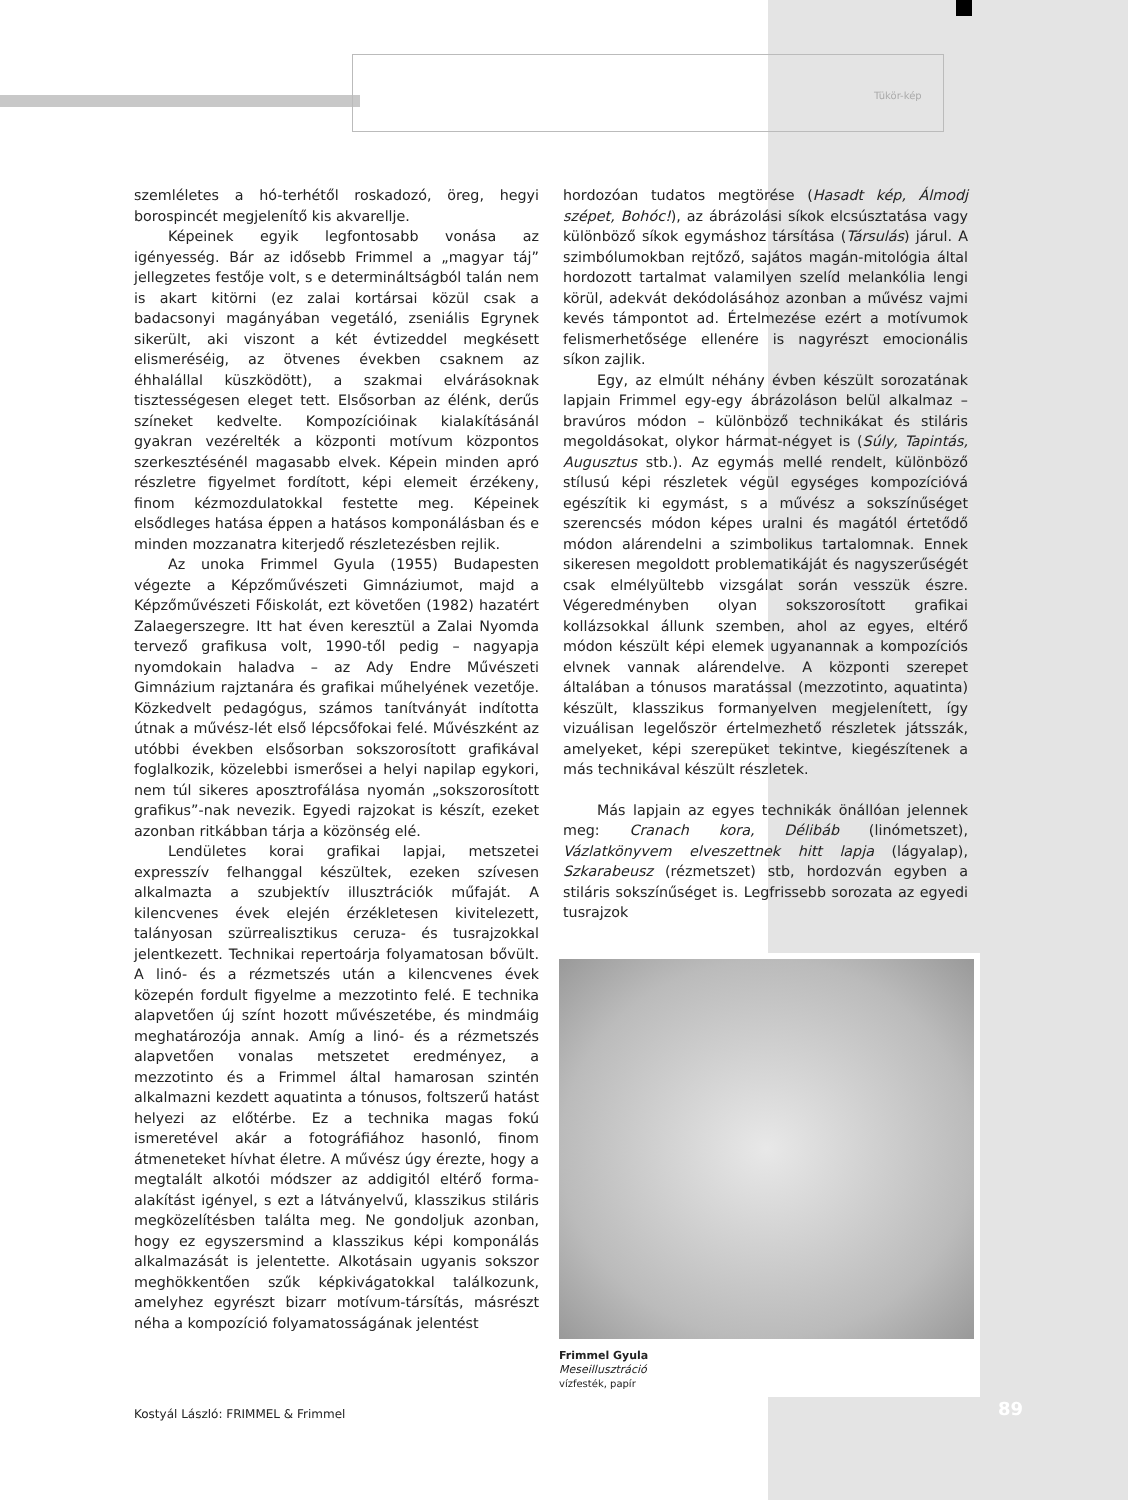Tükör-kép
szemléletes a hó-terhétől roskadozó, öreg, hegyi borospincét megjelenítő kis akvarellje.
Képeinek egyik legfontosabb vonása az igényesség. Bár az idősebb Frimmel a „magyar táj” jellegzetes festője volt, s e determináltságból talán nem is akart kitörni (ez zalai kortársai közül csak a badacsonyi magányában vegetáló, zseniális Egrynek sikerült, aki viszont a két évtizeddel megkésett elismeréséig, az ötvenes években csaknem az éhhalállal küszködött), a szakmai elvárásoknak tisztességesen eleget tett. Elsősorban az élénk, derűs színeket kedvelte. Kompozícióinak kialakításánál gyakran vezérelték a központi motívum központos szerkesztésénél magasabb elvek. Képein minden apró részletre figyelmet fordított, képi elemeit érzékeny, finom kézmozdulatokkal festette meg. Képeinek elsődleges hatása éppen a hatásos komponálásban és e minden mozzanatra kiterjedő részletezésben rejlik.
Az unoka Frimmel Gyula (1955) Budapesten végezte a Képzőművészeti Gimnáziumot, majd a Képzőművészeti Főiskolát, ezt követően (1982) hazatért Zalaegerszegre. Itt hat éven keresztül a Zalai Nyomda tervező grafikusa volt, 1990-től pedig – nagyapja nyomdokain haladva – az Ady Endre Művészeti Gimnázium rajztanára és grafikai műhelyének vezetője. Közkedvelt pedagógus, számos tanítványát indította útnak a művész-lét első lépcsőfokai felé. Művészként az utóbbi években elsősorban sokszorosított grafikával foglalkozik, közelebbi ismerősei a helyi napilap egykori, nem túl sikeres aposztrofálása nyomán „sokszorosított grafikus”-nak nevezik. Egyedi rajzokat is készít, ezeket azonban ritkábban tárja a közönség elé.
Lendületes korai grafikai lapjai, metszetei expresszív felhanggal készültek, ezeken szívesen alkalmazta a szubjektív illusztrációk műfaját. A kilencvenes évek elején érzékletesen kivitelezett, talányosan szürrealisztikus ceruza- és tusrajzokkal jelentkezett. Technikai repertoárja folyamatosan bővült. A linó- és a rézmetszés után a kilencvenes évek közepén fordult figyelme a mezzotinto felé. E technika alapvetően új színt hozott művészetébe, és mindmáig meghatározója annak. Amíg a linó- és a rézmetszés alapvetően vonalas metszetet eredményez, a mezzotinto és a Frimmel által hamarosan szintén alkalmazni kezdett aquatinta a tónusos, foltszerű hatást helyezi az előtérbe. Ez a technika magas fokú ismeretével akár a fotográfiához hasonló, finom átmeneteket hívhat életre. A művész úgy érezte, hogy a megtalált alkotói módszer az addigitól eltérő forma-alakítást igényel, s ezt a látványelvű, klasszikus stiláris megközelítésben találta meg. Ne gondoljuk azonban, hogy ez egyszersmind a klasszikus képi komponálás alkalmazását is jelentette. Alkotásain ugyanis sokszor meghökkentően szűk képkivágatokkal találkozunk, amelyhez egyrészt bizarr motívum-társítás, másrészt néha a kompozíció folyamatosságának jelentést
hordozóan tudatos megtörése (Hasadt kép, Álmodj szépet, Bohóc!), az ábrázolási síkok elcsúsztatása vagy különböző síkok egymáshoz társítása (Társulás) járul. A szimbólumokban rejtőző, sajátos magán-mitológia által hordozott tartalmat valamilyen szelíd melankólia lengi körül, adekvát dekódolásához azonban a művész vajmi kevés támpontot ad. Értelmezése ezért a motívumok felismerhetősége ellenére is nagyrészt emocionális síkon zajlik.
Egy, az elmúlt néhány évben készült sorozatának lapjain Frimmel egy-egy ábrázoláson belül alkalmaz – bravúros módon – különböző technikákat és stiláris megoldásokat, olykor hármat-négyet is (Súly, Tapintás, Augusztus stb.). Az egymás mellé rendelt, különböző stílusú képi részletek végül egységes kompozícióvá egészítik ki egymást, s a művész a sokszínűséget szerencsés módon képes uralni és magától értetődő módon alárendelni a szimbolikus tartalomnak. Ennek sikeresen megoldott problematikáját és nagyszerűségét csak elmélyültebb vizsgálat során vesszük észre. Végeredményben olyan sokszorosított grafikai kollázsokkal állunk szemben, ahol az egyes, eltérő módon készült képi elemek ugyanannak a kompozíciós elvnek vannak alárendelve. A központi szerepet általában a tónusos maratással (mezzotinto, aquatinta) készült, klasszikus formanyelven megjelenített, így vizuálisan legelőször értelmezhető részletek játsszák, amelyeket, képi szerepüket tekintve, kiegészítenek a más technikával készült részletek.
Más lapjain az egyes technikák önállóan jelennek meg: Cranach kora, Délibáb (linómetszet), Vázlatkönyvem elveszettnek hitt lapja (lágyalap), Szkarabeusz (rézmetszet) stb, hordozván egyben a stiláris sokszínűséget is. Legfrissebb sorozata az egyedi tusrajzok
Frimmel Gyula
Meseillusztráció
vízfesték, papír
Kostyál László: FRIMMEL & Frimmel
89